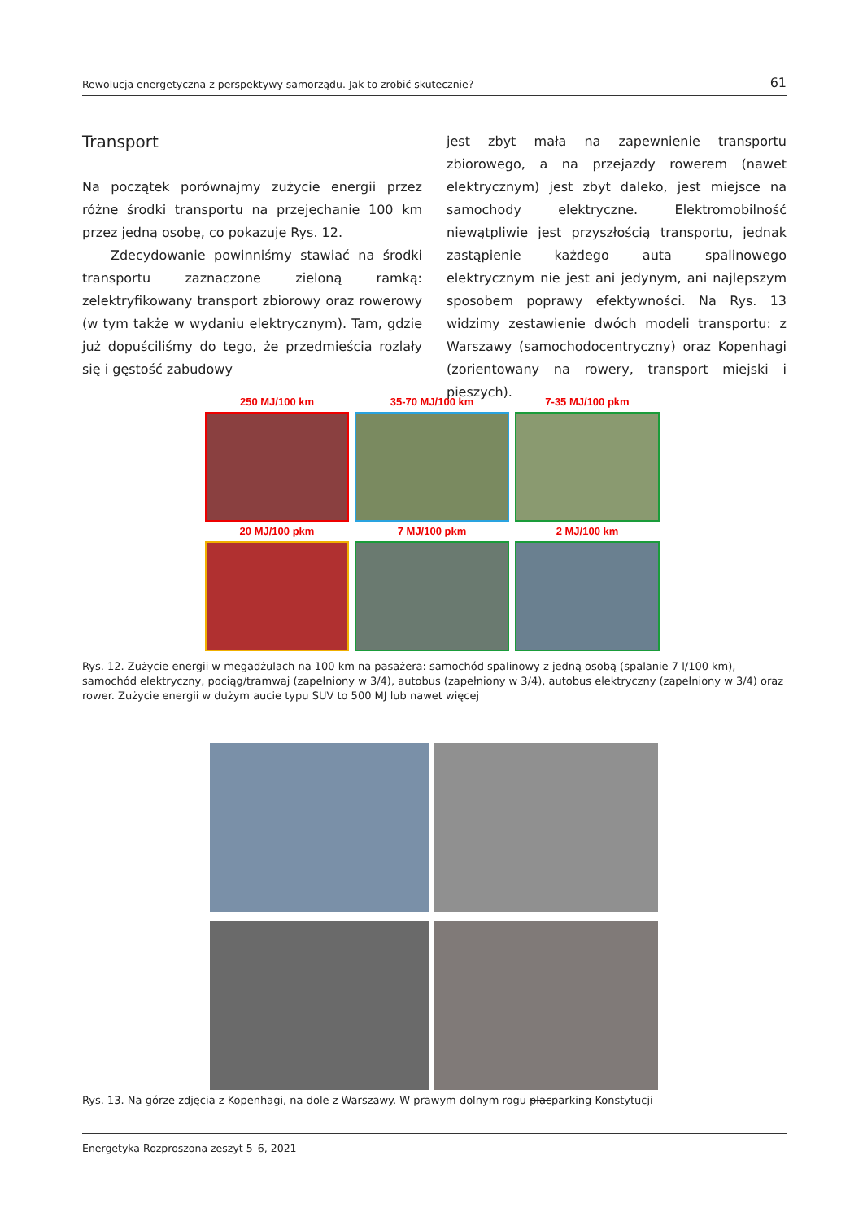Rewolucja energetyczna z perspektywy samorządu. Jak to zrobić skutecznie? 61
Transport
Na początek porównajmy zużycie energii przez różne środki transportu na przejechanie 100 km przez jedną osobę, co pokazuje Rys. 12.
Zdecydowanie powinniśmy stawiać na środki transportu zaznaczone zieloną ramką: zelektryfikowany transport zbiorowy oraz rowerowy (w tym także w wydaniu elektrycznym). Tam, gdzie już dopuściliśmy do tego, że przedmieścia rozlały się i gęstość zabudowy
jest zbyt mała na zapewnienie transportu zbiorowego, a na przejazdy rowerem (nawet elektrycznym) jest zbyt daleko, jest miejsce na samochody elektryczne. Elektromobilność niewątpliwie jest przyszłością transportu, jednak zastąpienie każdego auta spalinowego elektrycznym nie jest ani jedynym, ani najlepszym sposobem poprawy efektywności. Na Rys. 13 widzimy zestawienie dwóch modeli transportu: z Warszawy (samochodocentryczny) oraz Kopenhagi (zorientowany na rowery, transport miejski i pieszych).
250 MJ/100 km
35-70 MJ/100 km
7-35 MJ/100 pkm
20 MJ/100 pkm
7 MJ/100 pkm
2 MJ/100 km
Rys. 12. Zużycie energii w megadżulach na 100 km na pasażera: samochód spalinowy z jedną osobą (spalanie 7 l/100 km), samochód elektryczny, pociąg/tramwaj (zapełniony w 3/4), autobus (zapełniony w 3/4), autobus elektryczny (zapełniony w 3/4) oraz rower. Zużycie energii w dużym aucie typu SUV to 500 MJ lub nawet więcej
Rys. 13. Na górze zdjęcia z Kopenhagi, na dole z Warszawy. W prawym dolnym rogu placparking Konstytucji
Energetyka Rozproszona zeszyt 5–6, 2021